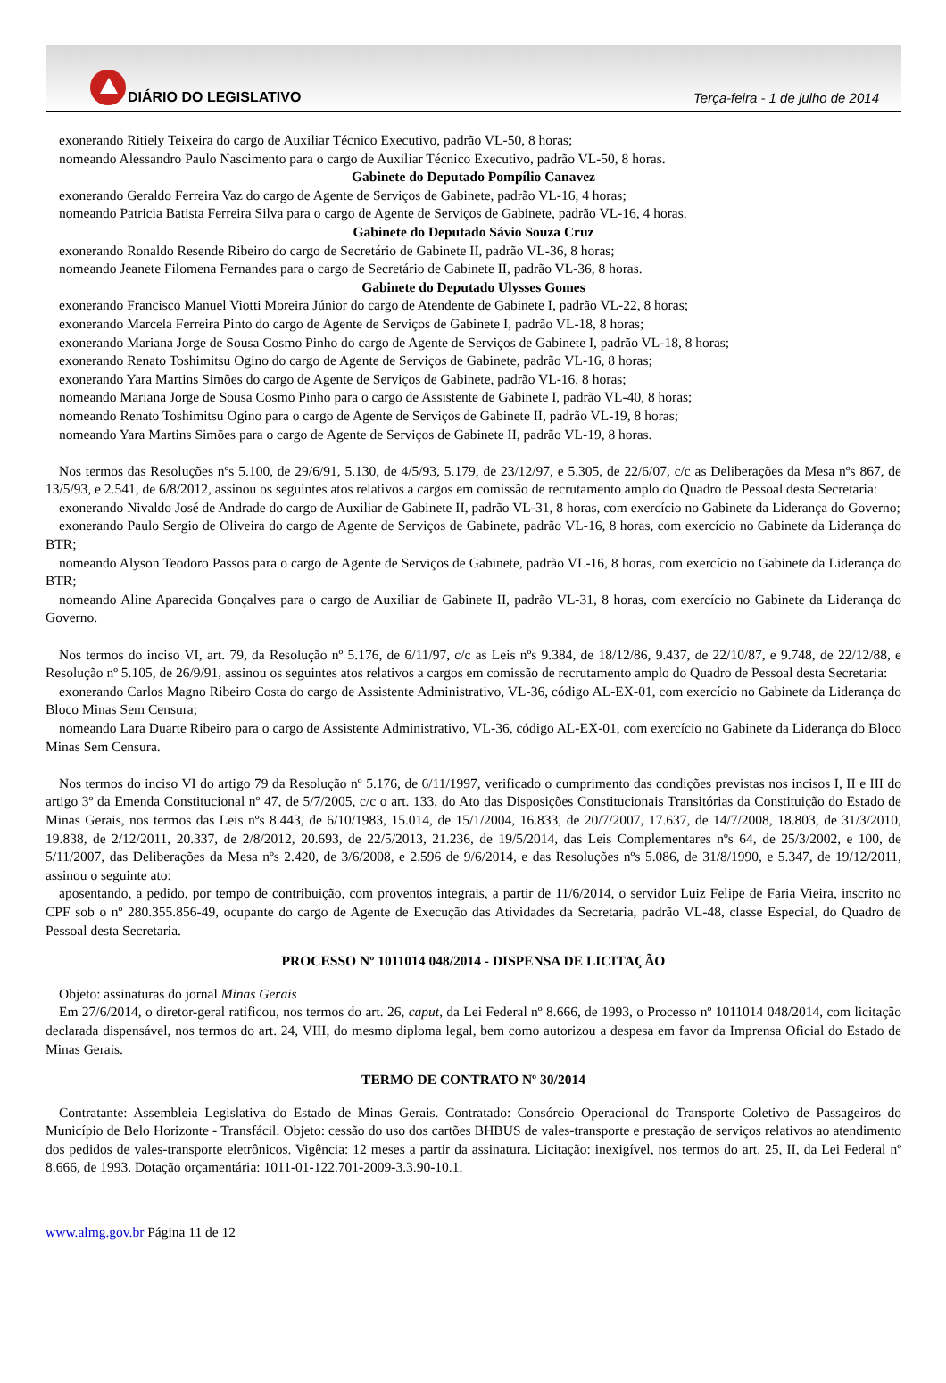DIÁRIO DO LEGISLATIVO
Terça-feira - 1 de julho de 2014
exonerando Ritiely Teixeira do cargo de Auxiliar Técnico Executivo, padrão VL-50, 8 horas;
nomeando Alessandro Paulo Nascimento para o cargo de Auxiliar Técnico Executivo, padrão VL-50, 8 horas.
Gabinete do Deputado Pompílio Canavez
exonerando Geraldo Ferreira Vaz do cargo de Agente de Serviços de Gabinete, padrão VL-16, 4 horas;
nomeando Patricia Batista Ferreira Silva para o cargo de Agente de Serviços de Gabinete, padrão VL-16, 4 horas.
Gabinete do Deputado Sávio Souza Cruz
exonerando Ronaldo Resende Ribeiro do cargo de Secretário de Gabinete II, padrão VL-36, 8 horas;
nomeando Jeanete Filomena Fernandes para o cargo de Secretário de Gabinete II, padrão VL-36, 8 horas.
Gabinete do Deputado Ulysses Gomes
exonerando Francisco Manuel Viotti Moreira Júnior do cargo de Atendente de Gabinete I, padrão VL-22, 8 horas;
exonerando Marcela Ferreira Pinto do cargo de Agente de Serviços de Gabinete I, padrão VL-18, 8 horas;
exonerando Mariana Jorge de Sousa Cosmo Pinho do cargo de Agente de Serviços de Gabinete I, padrão VL-18, 8 horas;
exonerando Renato Toshimitsu Ogino do cargo de Agente de Serviços de Gabinete, padrão VL-16, 8 horas;
exonerando Yara Martins Simões do cargo de Agente de Serviços de Gabinete, padrão VL-16, 8 horas;
nomeando Mariana Jorge de Sousa Cosmo Pinho para o cargo de Assistente de Gabinete I, padrão VL-40, 8 horas;
nomeando Renato Toshimitsu Ogino para o cargo de Agente de Serviços de Gabinete II, padrão VL-19, 8 horas;
nomeando Yara Martins Simões para o cargo de Agente de Serviços de Gabinete II, padrão VL-19, 8 horas.
Nos termos das Resoluções nºs 5.100, de 29/6/91, 5.130, de 4/5/93, 5.179, de 23/12/97, e 5.305, de 22/6/07, c/c as Deliberações da Mesa nºs 867, de 13/5/93, e 2.541, de 6/8/2012, assinou os seguintes atos relativos a cargos em comissão de recrutamento amplo do Quadro de Pessoal desta Secretaria:
exonerando Nivaldo José de Andrade do cargo de Auxiliar de Gabinete II, padrão VL-31, 8 horas, com exercício no Gabinete da Liderança do Governo;
exonerando Paulo Sergio de Oliveira do cargo de Agente de Serviços de Gabinete, padrão VL-16, 8 horas, com exercício no Gabinete da Liderança do BTR;
nomeando Alyson Teodoro Passos para o cargo de Agente de Serviços de Gabinete, padrão VL-16, 8 horas, com exercício no Gabinete da Liderança do BTR;
nomeando Aline Aparecida Gonçalves para o cargo de Auxiliar de Gabinete II, padrão VL-31, 8 horas, com exercício no Gabinete da Liderança do Governo.
Nos termos do inciso VI, art. 79, da Resolução nº 5.176, de 6/11/97, c/c as Leis nºs 9.384, de 18/12/86, 9.437, de 22/10/87, e 9.748, de 22/12/88, e Resolução nº 5.105, de 26/9/91, assinou os seguintes atos relativos a cargos em comissão de recrutamento amplo do Quadro de Pessoal desta Secretaria:
exonerando Carlos Magno Ribeiro Costa do cargo de Assistente Administrativo, VL-36, código AL-EX-01, com exercício no Gabinete da Liderança do Bloco Minas Sem Censura;
nomeando Lara Duarte Ribeiro para o cargo de Assistente Administrativo, VL-36, código AL-EX-01, com exercício no Gabinete da Liderança do Bloco Minas Sem Censura.
Nos termos do inciso VI do artigo 79 da Resolução nº 5.176, de 6/11/1997, verificado o cumprimento das condições previstas nos incisos I, II e III do artigo 3º da Emenda Constitucional nº 47, de 5/7/2005, c/c o art. 133, do Ato das Disposições Constitucionais Transitórias da Constituição do Estado de Minas Gerais, nos termos das Leis nºs 8.443, de 6/10/1983, 15.014, de 15/1/2004, 16.833, de 20/7/2007, 17.637, de 14/7/2008, 18.803, de 31/3/2010, 19.838, de 2/12/2011, 20.337, de 2/8/2012, 20.693, de 22/5/2013, 21.236, de 19/5/2014, das Leis Complementares nºs 64, de 25/3/2002, e 100, de 5/11/2007, das Deliberações da Mesa nºs 2.420, de 3/6/2008, e 2.596 de 9/6/2014, e das Resoluções nºs 5.086, de 31/8/1990, e 5.347, de 19/12/2011, assinou o seguinte ato:
aposentando, a pedido, por tempo de contribuição, com proventos integrais, a partir de 11/6/2014, o servidor Luiz Felipe de Faria Vieira, inscrito no CPF sob o nº 280.355.856-49, ocupante do cargo de Agente de Execução das Atividades da Secretaria, padrão VL-48, classe Especial, do Quadro de Pessoal desta Secretaria.
PROCESSO Nº 1011014 048/2014 - DISPENSA DE LICITAÇÃO
Objeto: assinaturas do jornal Minas Gerais
Em 27/6/2014, o diretor-geral ratificou, nos termos do art. 26, caput, da Lei Federal nº 8.666, de 1993, o Processo nº 1011014 048/2014, com licitação declarada dispensável, nos termos do art. 24, VIII, do mesmo diploma legal, bem como autorizou a despesa em favor da Imprensa Oficial do Estado de Minas Gerais.
TERMO DE CONTRATO Nº 30/2014
Contratante: Assembleia Legislativa do Estado de Minas Gerais. Contratado: Consórcio Operacional do Transporte Coletivo de Passageiros do Município de Belo Horizonte - Transfácil. Objeto: cessão do uso dos cartões BHBUS de vales-transporte e prestação de serviços relativos ao atendimento dos pedidos de vales-transporte eletrônicos. Vigência: 12 meses a partir da assinatura. Licitação: inexigível, nos termos do art. 25, II, da Lei Federal nº 8.666, de 1993. Dotação orçamentária: 1011-01-122.701-2009-3.3.90-10.1.
www.almg.gov.br Página 11 de 12